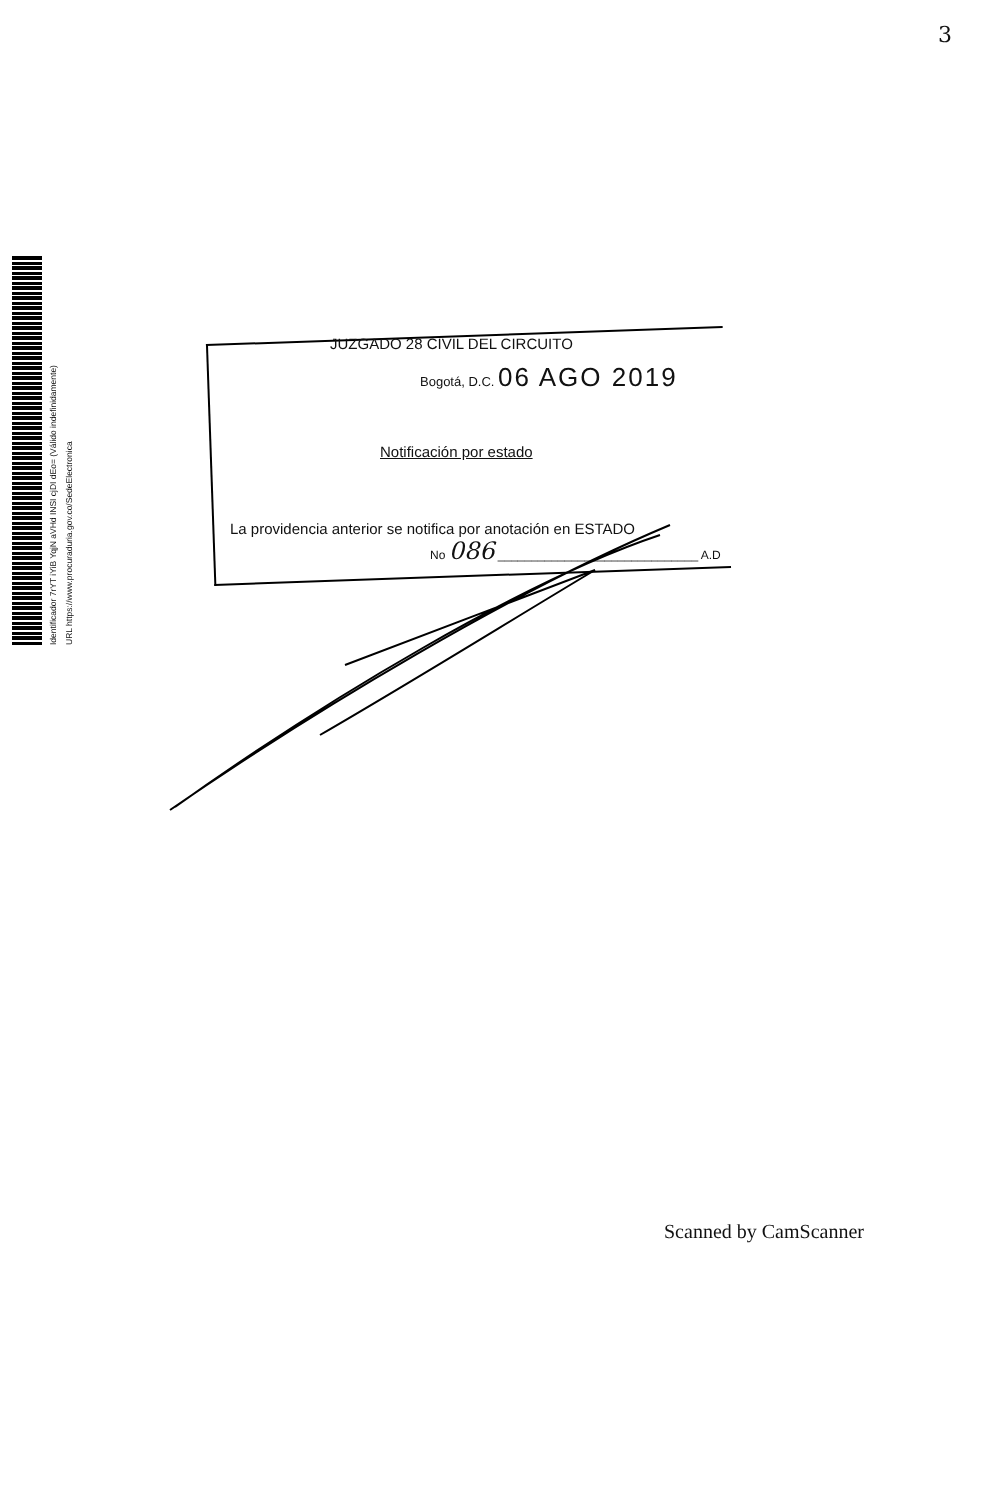3
Identificador 7rYT iYiB YqjN aVHd INSI cjDI dEo= (Válido indefinidamente)
URL https://www.procuraduria.gov.co/SedeElectronica
JUZGADO 28 CIVIL DEL CIRCUITO
Bogotá, D.C. 06 AGO 2019
Notificación por estado
La providencia anterior se notifica por anotación en ESTADO
No 086 ______________________________ A.D
Scanned by CamScanner